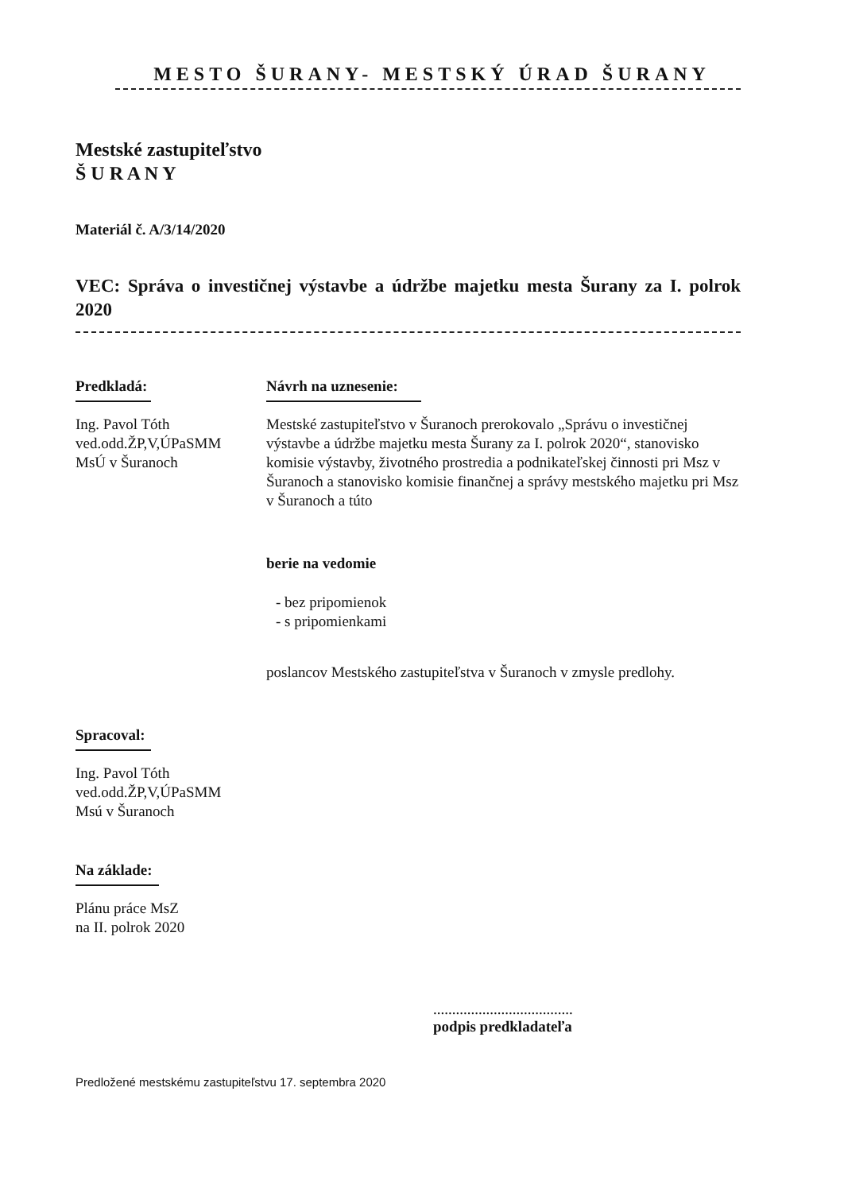MESTO ŠURANY- MESTSKÝ ÚRAD ŠURANY
Mestské zastupiteľstvo
Š U R A N Y
Materiál č. A/3/14/2020
VEC: Správa o investičnej výstavbe a údržbe majetku mesta Šurany za I. polrok 2020
Predkladá:
Ing. Pavol Tóth
ved.odd.ŽP,V,ÚPaSMM
MsÚ v Šuranoch
Návrh na uznesenie:
Mestské zastupiteľstvo v Šuranoch prerokovalo „Správu o investičnej výstavbe a údržbe majetku mesta Šurany za I. polrok 2020“, stanovisko komisie výstavby, životného prostredia a podnikateľskej činnosti pri Msz v Šuranoch a stanovisko komisie finančnej a správy mestského majetku pri Msz v Šuranoch a túto
berie na vedomie
- bez pripomienok
- s pripomienkami
poslancov Mestského zastupiteľstva v Šuranoch v zmysle predlohy.
Spracoval:
Ing. Pavol Tóth
ved.odd.ŽP,V,ÚPaSMM
Msú v Šuranoch
Na základe:
Plánu práce MsZ
na II. polrok 2020
.....................................
podpis predkladateľa
Predložené mestskému zastupiteľstvu 17. septembra 2020